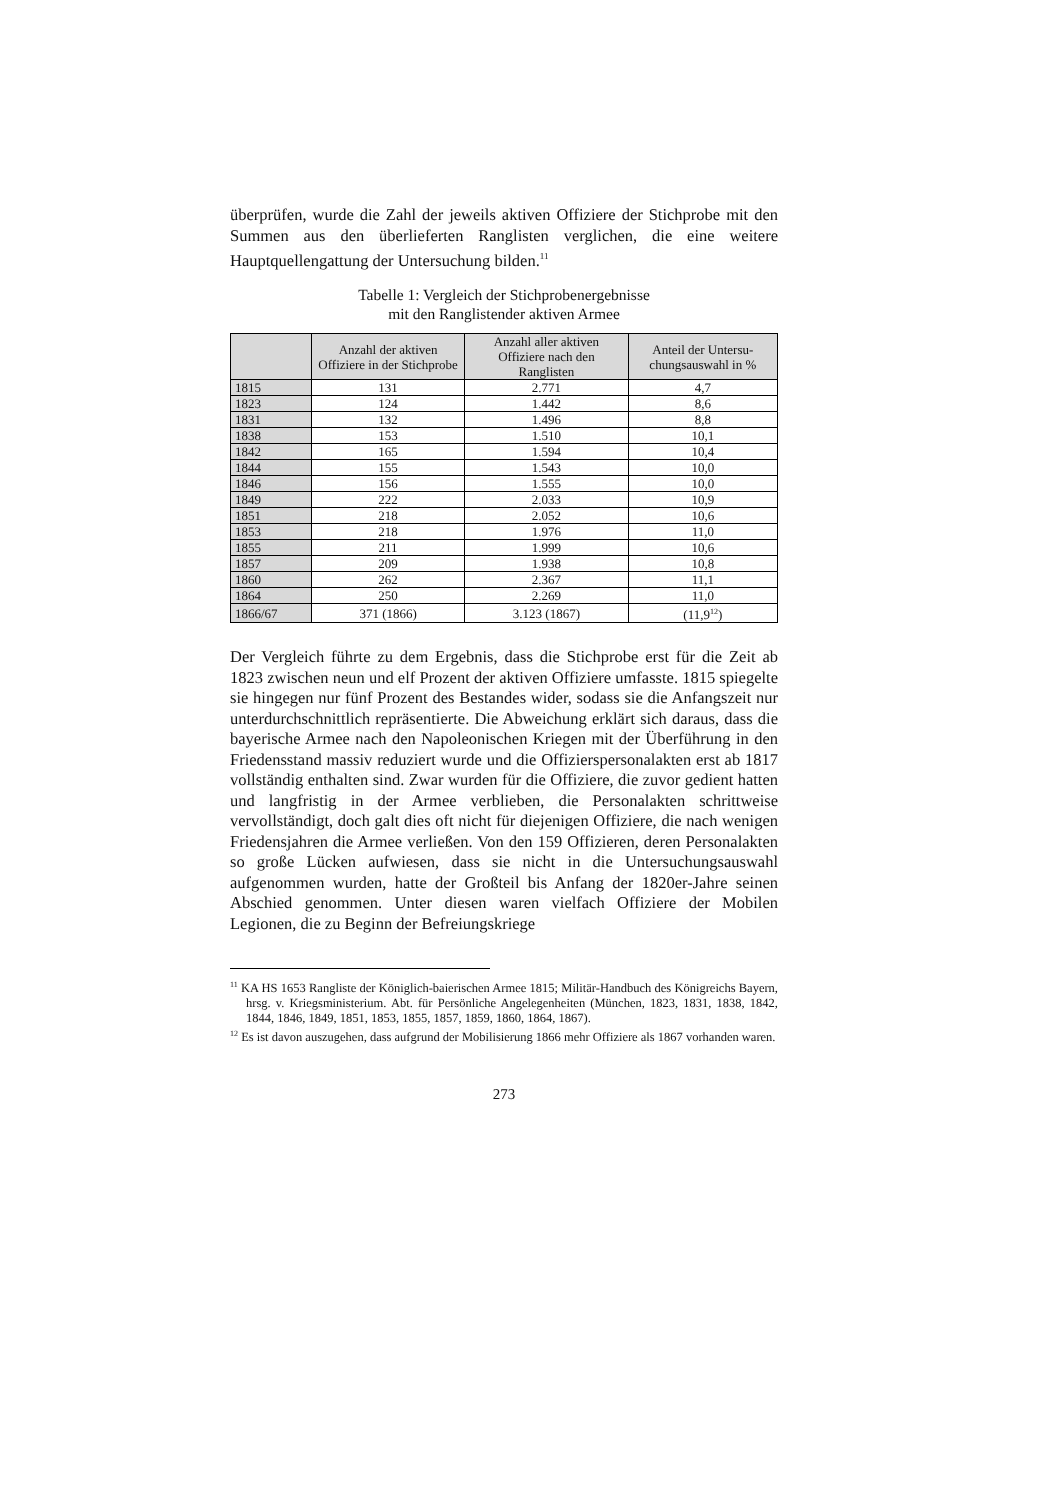überprüfen, wurde die Zahl der jeweils aktiven Offiziere der Stichprobe mit den Summen aus den überlieferten Ranglisten verglichen, die eine weitere Hauptquellengattung der Untersuchung bilden.<sup>11</sup>
Tabelle 1: Vergleich der Stichprobenergebnisse
mit den Ranglistender aktiven Armee
| | Anzahl der aktiven Offiziere in der Stichprobe | Anzahl aller aktiven Offiziere nach den Ranglisten | Anteil der Untersu-chungsauswahl in % |
| --- | --- | --- | --- |
| 1815 | 131 | 2.771 | 4,7 |
| 1823 | 124 | 1.442 | 8,6 |
| 1831 | 132 | 1.496 | 8,8 |
| 1838 | 153 | 1.510 | 10,1 |
| 1842 | 165 | 1.594 | 10,4 |
| 1844 | 155 | 1.543 | 10,0 |
| 1846 | 156 | 1.555 | 10,0 |
| 1849 | 222 | 2.033 | 10,9 |
| 1851 | 218 | 2.052 | 10,6 |
| 1853 | 218 | 1.976 | 11,0 |
| 1855 | 211 | 1.999 | 10,6 |
| 1857 | 209 | 1.938 | 10,8 |
| 1860 | 262 | 2.367 | 11,1 |
| 1864 | 250 | 2.269 | 11,0 |
| 1866/67 | 371 (1866) | 3.123 (1867) | (11,9<sup>12</sup>) |
Der Vergleich führte zu dem Ergebnis, dass die Stichprobe erst für die Zeit ab 1823 zwischen neun und elf Prozent der aktiven Offiziere umfasste. 1815 spiegelte sie hingegen nur fünf Prozent des Bestandes wider, sodass sie die Anfangszeit nur unterdurchschnittlich repräsentierte. Die Abweichung erklärt sich daraus, dass die bayerische Armee nach den Napoleonischen Kriegen mit der Überführung in den Friedensstand massiv reduziert wurde und die Offizierspersonalakten erst ab 1817 vollständig enthalten sind. Zwar wurden für die Offiziere, die zuvor gedient hatten und langfristig in der Armee verblieben, die Personalakten schrittweise vervollständigt, doch galt dies oft nicht für diejenigen Offiziere, die nach wenigen Friedensjahren die Armee verließen. Von den 159 Offizieren, deren Personalakten so große Lücken aufwiesen, dass sie nicht in die Untersuchungsauswahl aufgenommen wurden, hatte der Großteil bis Anfang der 1820er-Jahre seinen Abschied genommen. Unter diesen waren vielfach Offiziere der Mobilen Legionen, die zu Beginn der Befreiungskriege
<sup>11</sup> KA HS 1653 Rangliste der Königlich-baierischen Armee 1815; Militär-Handbuch des Königreichs Bayern, hrsg. v. Kriegsministerium. Abt. für Persönliche Angelegenheiten (München, 1823, 1831, 1838, 1842, 1844, 1846, 1849, 1851, 1853, 1855, 1857, 1859, 1860, 1864, 1867).
<sup>12</sup> Es ist davon auszugehen, dass aufgrund der Mobilisierung 1866 mehr Offiziere als 1867 vorhanden waren.
273